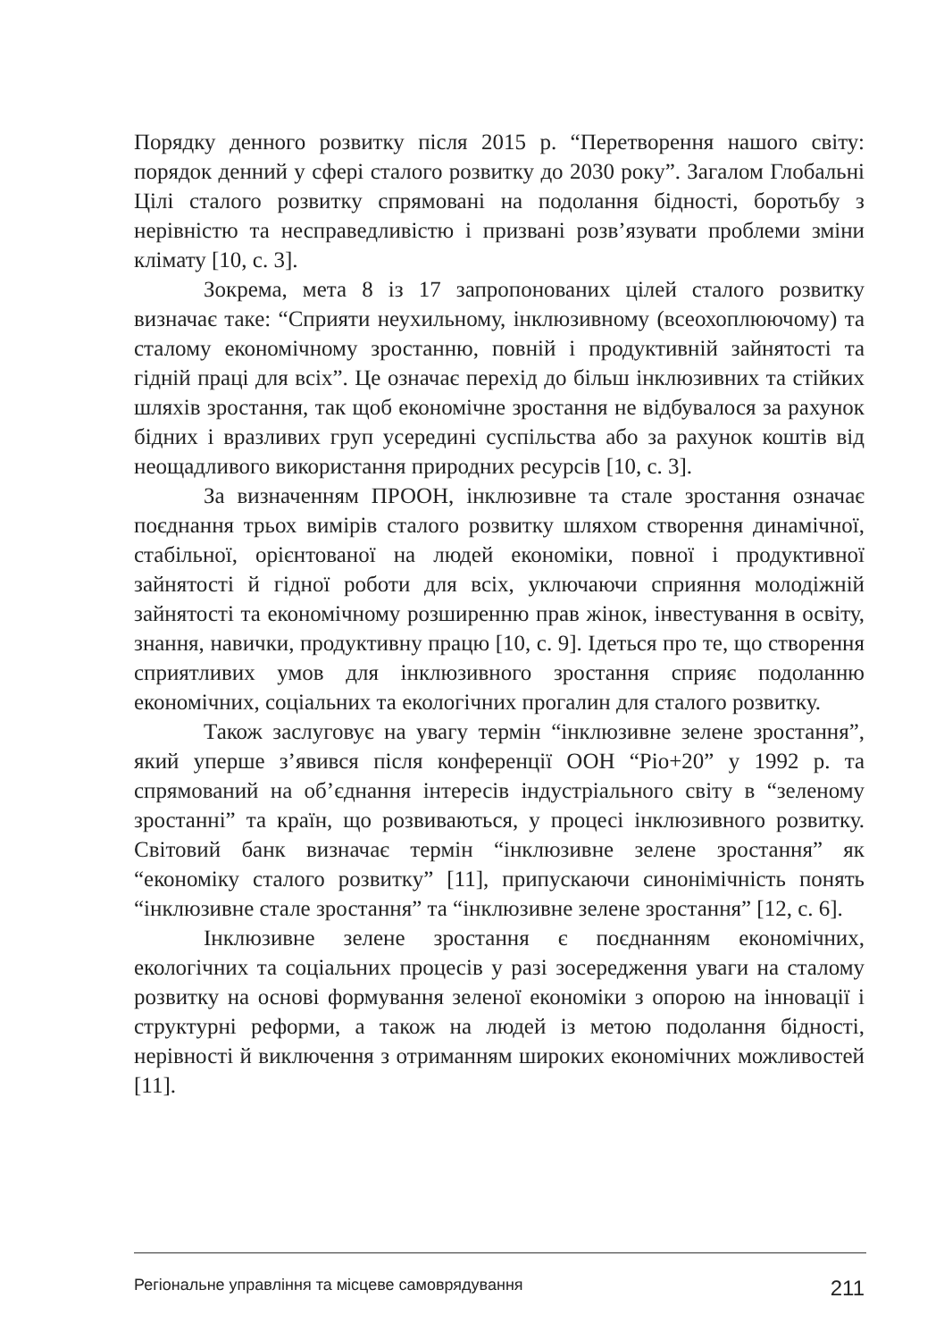Порядку денного розвитку після 2015 р. “Перетворення нашого світу: порядок денний у сфері сталого розвитку до 2030 року”. Загалом Глобальні Цілі сталого розвитку спрямовані на подолання бідності, боротьбу з нерівністю та несправедливістю і призвані розв’язувати проблеми зміни клімату [10, с. 3].
Зокрема, мета 8 із 17 запропонованих цілей сталого розвитку визначає таке: “Сприяти неухильному, інклюзивному (всеохоплюючому) та сталому економічному зростанню, повній і продуктивній зайнятості та гідній праці для всіх”. Це означає перехід до більш інклюзивних та стійких шляхів зростання, так щоб економічне зростання не відбувалося за рахунок бідних і вразливих груп усередині суспільства або за рахунок коштів від неощадливого використання природних ресурсів [10, с. 3].
За визначенням ПРООН, інклюзивне та стале зростання означає поєднання трьох вимірів сталого розвитку шляхом створення динамічної, стабільної, орієнтованої на людей економіки, повної і продуктивної зайнятості й гідної роботи для всіх, уключаючи сприяння молодіжній зайнятості та економічному розширенню прав жінок, інвестування в освіту, знання, навички, продуктивну працю [10, с. 9]. Ідеться про те, що створення сприятливих умов для інклюзивного зростання сприяє подоланню економічних, соціальних та екологічних прогалин для сталого розвитку.
Також заслуговує на увагу термін “інклюзивне зелене зростання”, який уперше з’явився після конференції ООН “Ріо+20” у 1992 р. та спрямований на об’єднання інтересів індустріального світу в “зеленому зростанні” та країн, що розвиваються, у процесі інклюзивного розвитку. Світовий банк визначає термін “інклюзивне зелене зростання” як “економіку сталого розвитку” [11], припускаючи синонімічність понять “інклюзивне стале зростання” та “інклюзивне зелене зростання” [12, с. 6].
Інклюзивне зелене зростання є поєднанням економічних, екологічних та соціальних процесів у разі зосередження уваги на сталому розвитку на основі формування зеленої економіки з опорою на інновації і структурні реформи, а також на людей із метою подолання бідності, нерівності й виключення з отриманням широких економічних можливостей [11].
Регіональне управління та місцеве самоврядування 211